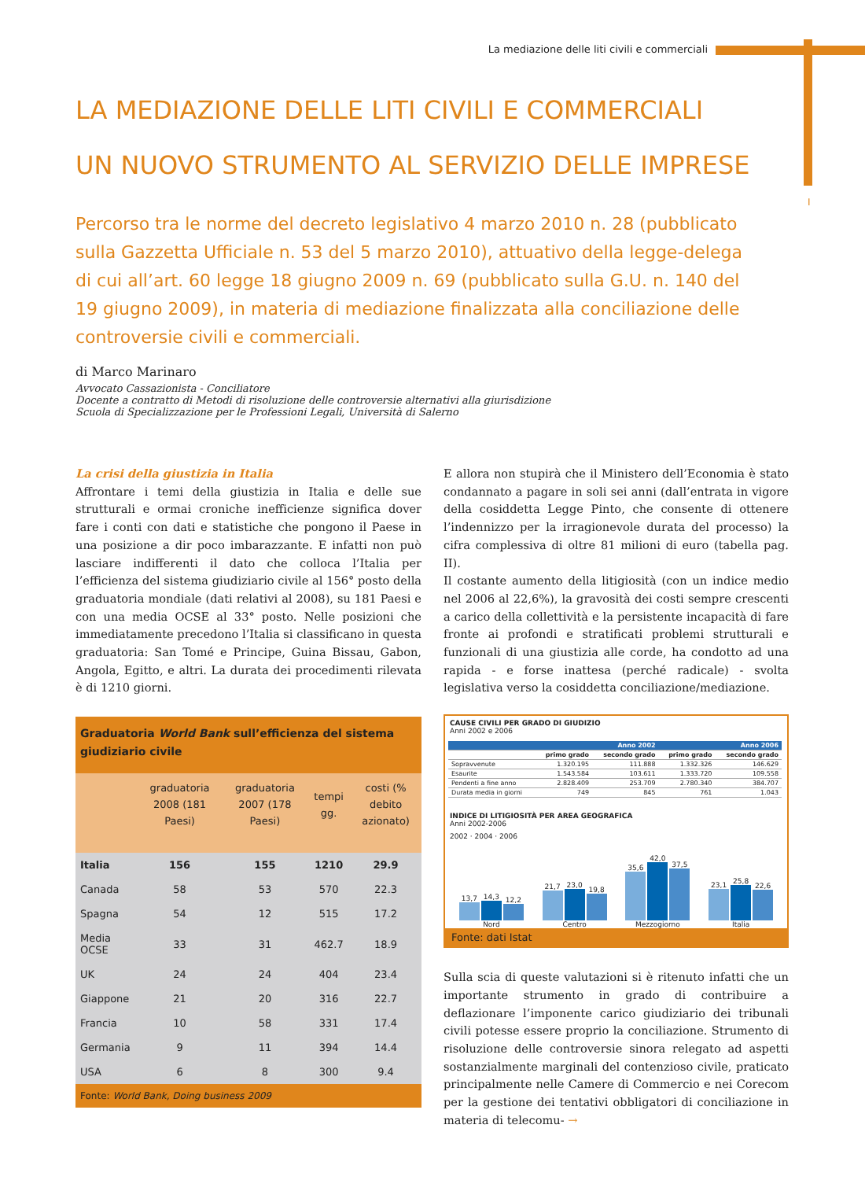La mediazione delle liti civili e commerciali
I
LA MEDIAZIONE DELLE LITI CIVILI E COMMERCIALI
UN NUOVO STRUMENTO AL SERVIZIO DELLE IMPRESE
Percorso tra le norme del decreto legislativo 4 marzo 2010 n. 28 (pubblicato sulla Gazzetta Ufficiale n. 53 del 5 marzo 2010), attuativo della legge-delega di cui all’art. 60 legge 18 giugno 2009 n. 69 (pubblicato sulla G.U. n. 140 del 19 giugno 2009), in materia di mediazione finalizzata alla conciliazione delle controversie civili e commerciali.
di Marco Marinaro
Avvocato Cassazionista - Conciliatore
Docente a contratto di Metodi di risoluzione delle controversie alternativi alla giurisdizione
Scuola di Specializzazione per le Professioni Legali, Università di Salerno
La crisi della giustizia in Italia
Affrontare i temi della giustizia in Italia e delle sue strutturali e ormai croniche inefficienze significa dover fare i conti con dati e statistiche che pongono il Paese in una posizione a dir poco imbarazzante. E infatti non può lasciare indifferenti il dato che colloca l’Italia per l’efficienza del sistema giudiziario civile al 156° posto della graduatoria mondiale (dati relativi al 2008), su 181 Paesi e con una media OCSE al 33° posto. Nelle posizioni che immediatamente precedono l’Italia si classificano in questa graduatoria: San Tomé e Principe, Guina Bissau, Gabon, Angola, Egitto, e altri. La durata dei procedimenti rilevata è di 1210 giorni.
| Graduatoria World Bank sull’efficienza del sistema giudiziario civile | | | | |
| --- | --- | --- | --- | --- |
| | graduatoria 2008 (181 Paesi) | graduatoria 2007 (178 Paesi) | tempi gg. | costi (% debito azionato) |
| Italia | 156 | 155 | 1210 | 29.9 |
| Canada | 58 | 53 | 570 | 22.3 |
| Spagna | 54 | 12 | 515 | 17.2 |
| Media OCSE | 33 | 31 | 462.7 | 18.9 |
| UK | 24 | 24 | 404 | 23.4 |
| Giappone | 21 | 20 | 316 | 22.7 |
| Francia | 10 | 58 | 331 | 17.4 |
| Germania | 9 | 11 | 394 | 14.4 |
| USA | 6 | 8 | 300 | 9.4 |
| Fonte: World Bank, Doing business 2009 | | | | |
E allora non stupirà che il Ministero dell’Economia è stato condannato a pagare in soli sei anni (dall’entrata in vigore della cosiddetta Legge Pinto, che consente di ottenere l’indennizzo per la irragionevole durata del processo) la cifra complessiva di oltre 81 milioni di euro (tabella pag. II).
Il costante aumento della litigiosità (con un indice medio nel 2006 al 22,6%), la gravosità dei costi sempre crescenti a carico della collettività e la persistente incapacità di fare fronte ai profondi e stratificati problemi strutturali e funzionali di una giustizia alle corde, ha condotto ad una rapida - e forse inattesa (perché radicale) - svolta legislativa verso la cosiddetta conciliazione/mediazione.
CAUSE CIVILI PER GRADO DI GIUDIZIO
Anni 2002 e 2006
| | Anno 2002 | | Anno 2006 | |
| --- | --- | --- | --- | --- |
| | primo grado | secondo grado | primo grado | secondo grado |
| Sopravvenute | 1.320.195 | 111.888 | 1.332.326 | 146.629 |
| Esaurite | 1.543.584 | 103.611 | 1.333.720 | 109.558 |
| Pendenti a fine anno | 2.828.409 | 253.709 | 2.780.340 | 384.707 |
| Durata media in giorni | 749 | 845 | 761 | 1.043 |
INDICE DI LITIGIOSITÀ PER AREA GEOGRAFICA
Anni 2002-2006
2002 · 2004 · 2006
13,7
14,3
12,2
Nord
21,7
23,0
19,8
Centro
35,6
42,0
37,5
Mezzogiorno
23,1
25,8
22,6
Italia
Fonte: dati Istat
Sulla scia di queste valutazioni si è ritenuto infatti che un importante strumento in grado di contribuire a deflazionare l’imponente carico giudiziario dei tribunali civili potesse essere proprio la conciliazione. Strumento di risoluzione delle controversie sinora relegato ad aspetti sostanzialmente marginali del contenzioso civile, praticato principalmente nelle Camere di Commercio e nei Corecom per la gestione dei tentativi obbligatori di conciliazione in materia di telecomu- →